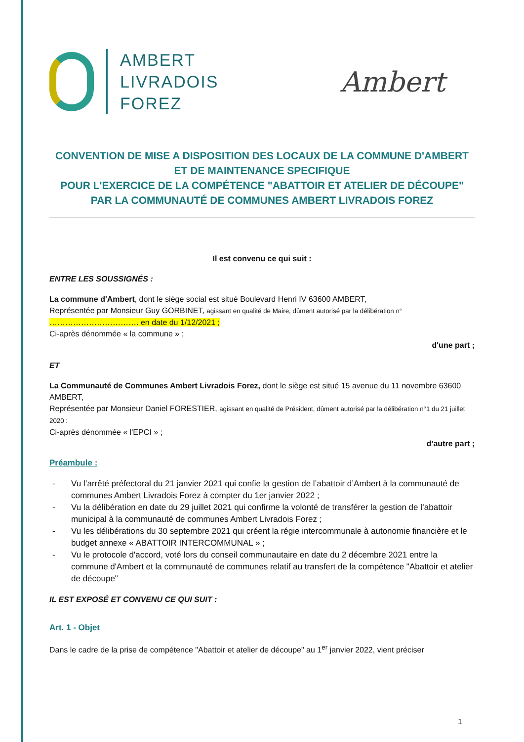AMBERT
LIVRADOIS
FOREZ
Ambert
CONVENTION DE MISE A DISPOSITION DES LOCAUX DE LA COMMUNE D'AMBERT
ET DE MAINTENANCE SPECIFIQUE
POUR L'EXERCICE DE LA COMPÉTENCE "ABATTOIR ET ATELIER DE DÉCOUPE" PAR LA COMMUNAUTÉ DE COMMUNES AMBERT LIVRADOIS FOREZ
Il est convenu ce qui suit :
ENTRE LES SOUSSIGNÉS :
La commune d'Ambert, dont le siège social est situé Boulevard Henri IV 63600 AMBERT,
Représentée par Monsieur Guy GORBINET, agissant en qualité de Maire, dûment autorisé par la délibération n°
……………………………. en date du 1/12/2021 ;
Ci-après dénommée « la commune » ;
d'une part ;
ET
La Communauté de Communes Ambert Livradois Forez, dont le siège est situé 15 avenue du 11 novembre 63600 AMBERT,
Représentée par Monsieur Daniel FORESTIER, agissant en qualité de Président, dûment autorisé par la délibération n°1 du 21 juillet 2020 :
Ci-après dénommée « l'EPCI » ;
d'autre part ;
Préambule :
- Vu l’arrêté préfectoral du 21 janvier 2021 qui confie la gestion de l’abattoir d’Ambert à la communauté de communes Ambert Livradois Forez à compter du 1er janvier 2022 ;
- Vu la délibération en date du 29 juillet 2021 qui confirme la volonté de transférer la gestion de l’abattoir municipal à la communauté de communes Ambert Livradois Forez ;
- Vu les délibérations du 30 septembre 2021 qui créent la régie intercommunale à autonomie financière et le budget annexe « ABATTOIR INTERCOMMUNAL » ;
- Vu le protocole d'accord, voté lors du conseil communautaire en date du 2 décembre 2021 entre la commune d'Ambert et la communauté de communes relatif au transfert de la compétence "Abattoir et atelier de découpe"
IL EST EXPOSÉ ET CONVENU CE QUI SUIT :
Art. 1 - Objet
Dans le cadre de la prise de compétence "Abattoir et atelier de découpe" au 1<sup>er</sup> janvier 2022, vient préciser
1